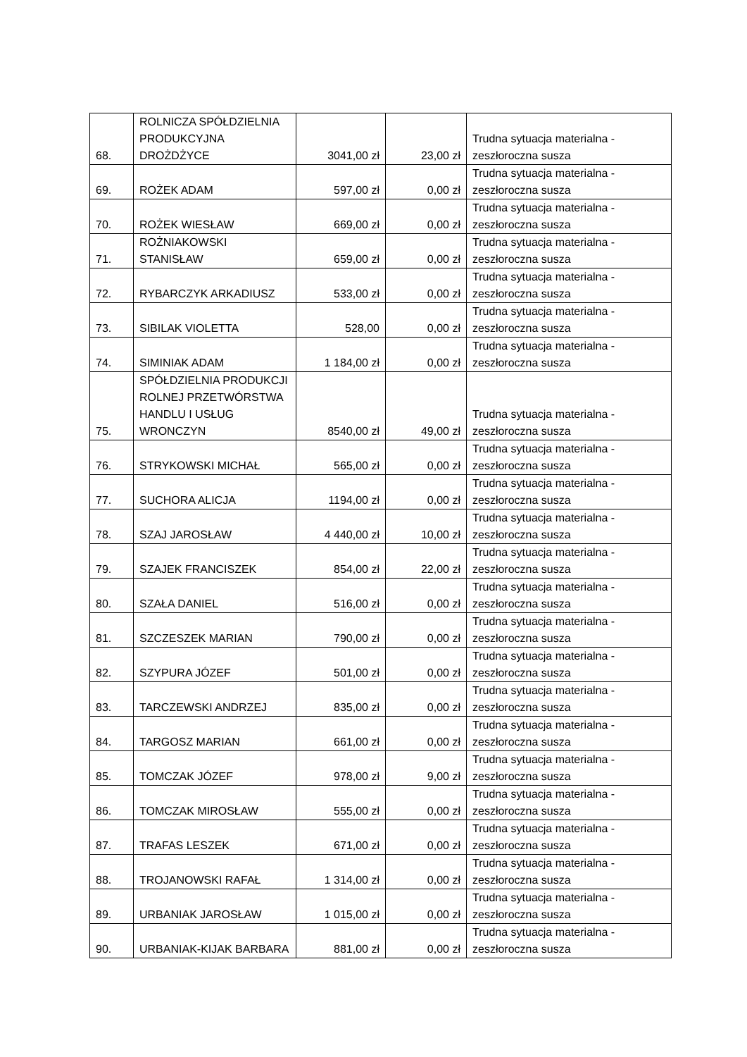| 68. | ROLNICZA SPÓŁDZIELNIA PRODUKCYJNA DROŻDŻYCE | 3041,00 zł | 23,00 zł | Trudna sytuacja materialna - zeszłoroczna susza |
| 69. | ROŻEK ADAM | 597,00 zł | 0,00 zł | Trudna sytuacja materialna - zeszłoroczna susza |
| 70. | ROŻEK WIESŁAW | 669,00 zł | 0,00 zł | Trudna sytuacja materialna - zeszłoroczna susza |
| 71. | ROŻNIAKOWSKI STANISŁAW | 659,00 zł | 0,00 zł | Trudna sytuacja materialna - zeszłoroczna susza |
| 72. | RYBARCZYK ARKADIUSZ | 533,00 zł | 0,00 zł | Trudna sytuacja materialna - zeszłoroczna susza |
| 73. | SIBILAK VIOLETTA | 528,00 | 0,00 zł | Trudna sytuacja materialna - zeszłoroczna susza |
| 74. | SIMINIAK ADAM | 1 184,00 zł | 0,00 zł | Trudna sytuacja materialna - zeszłoroczna susza |
| 75. | SPÓŁDZIELNIA PRODUKCJI ROLNEJ PRZETWÓRSTWA HANDLU I USŁUG WRONCZYN | 8540,00 zł | 49,00 zł | Trudna sytuacja materialna - zeszłoroczna susza |
| 76. | STRYKOWSKI MICHAŁ | 565,00 zł | 0,00 zł | Trudna sytuacja materialna - zeszłoroczna susza |
| 77. | SUCHORA ALICJA | 1194,00 zł | 0,00 zł | Trudna sytuacja materialna - zeszłoroczna susza |
| 78. | SZAJ JAROSŁAW | 4 440,00 zł | 10,00 zł | Trudna sytuacja materialna - zeszłoroczna susza |
| 79. | SZAJEK FRANCISZEK | 854,00 zł | 22,00 zł | Trudna sytuacja materialna - zeszłoroczna susza |
| 80. | SZAŁA DANIEL | 516,00 zł | 0,00 zł | Trudna sytuacja materialna - zeszłoroczna susza |
| 81. | SZCZESZEK MARIAN | 790,00 zł | 0,00 zł | Trudna sytuacja materialna - zeszłoroczna susza |
| 82. | SZYPURA JÓZEF | 501,00 zł | 0,00 zł | Trudna sytuacja materialna - zeszłoroczna susza |
| 83. | TARCZEWSKI ANDRZEJ | 835,00 zł | 0,00 zł | Trudna sytuacja materialna - zeszłoroczna susza |
| 84. | TARGOSZ MARIAN | 661,00 zł | 0,00 zł | Trudna sytuacja materialna - zeszłoroczna susza |
| 85. | TOMCZAK JÓZEF | 978,00 zł | 9,00 zł | Trudna sytuacja materialna - zeszłoroczna susza |
| 86. | TOMCZAK MIROSŁAW | 555,00 zł | 0,00 zł | Trudna sytuacja materialna - zeszłoroczna susza |
| 87. | TRAFAS LESZEK | 671,00 zł | 0,00 zł | Trudna sytuacja materialna - zeszłoroczna susza |
| 88. | TROJANOWSKI RAFAŁ | 1 314,00 zł | 0,00 zł | Trudna sytuacja materialna - zeszłoroczna susza |
| 89. | URBANIAK JAROSŁAW | 1 015,00 zł | 0,00 zł | Trudna sytuacja materialna - zeszłoroczna susza |
| 90. | URBANIAK-KIJAK BARBARA | 881,00 zł | 0,00 zł | Trudna sytuacja materialna - zeszłoroczna susza |